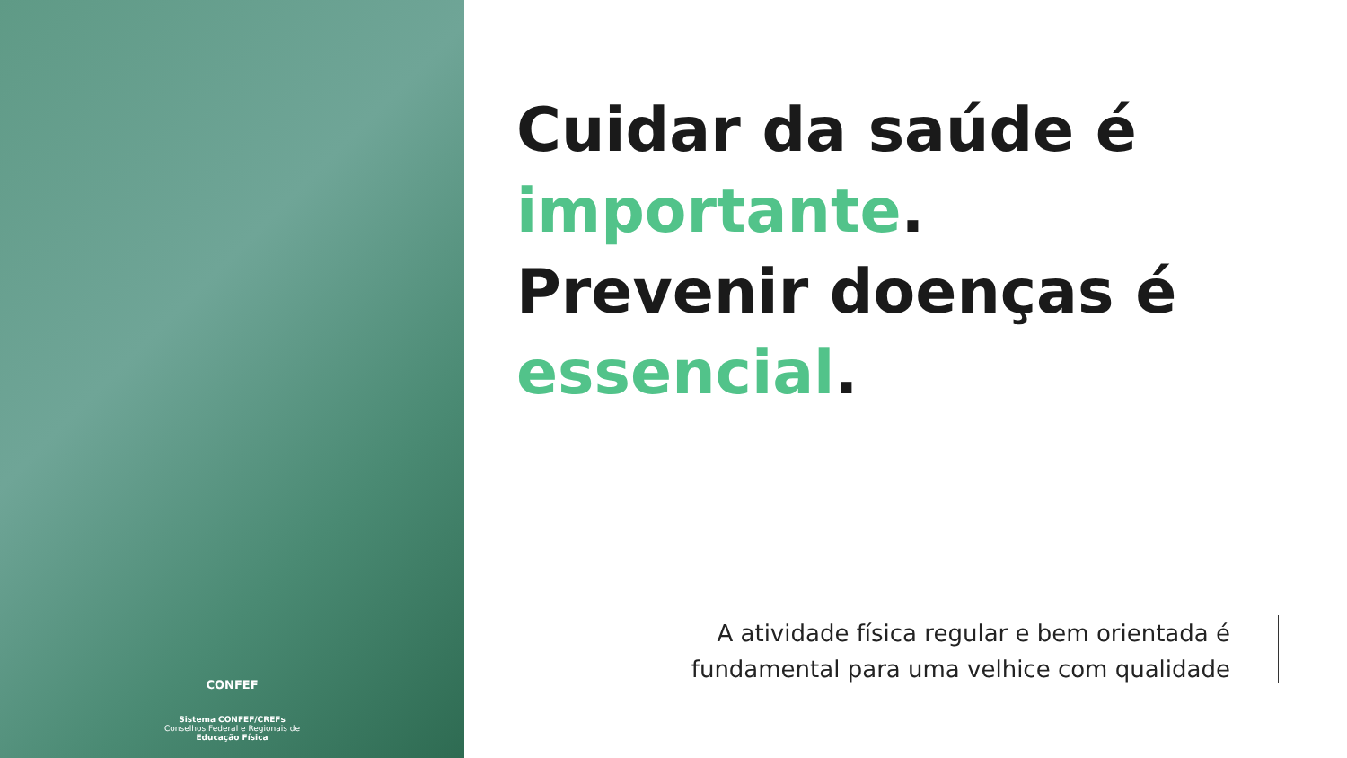CONFEF
Sistema CONFEF/CREFs
Conselhos Federal e Regionais de
Educação Física
Cuidar da saúde é
importante.
Prevenir doenças é
essencial.
A atividade física regular e bem orientada é
fundamental para uma velhice com qualidade